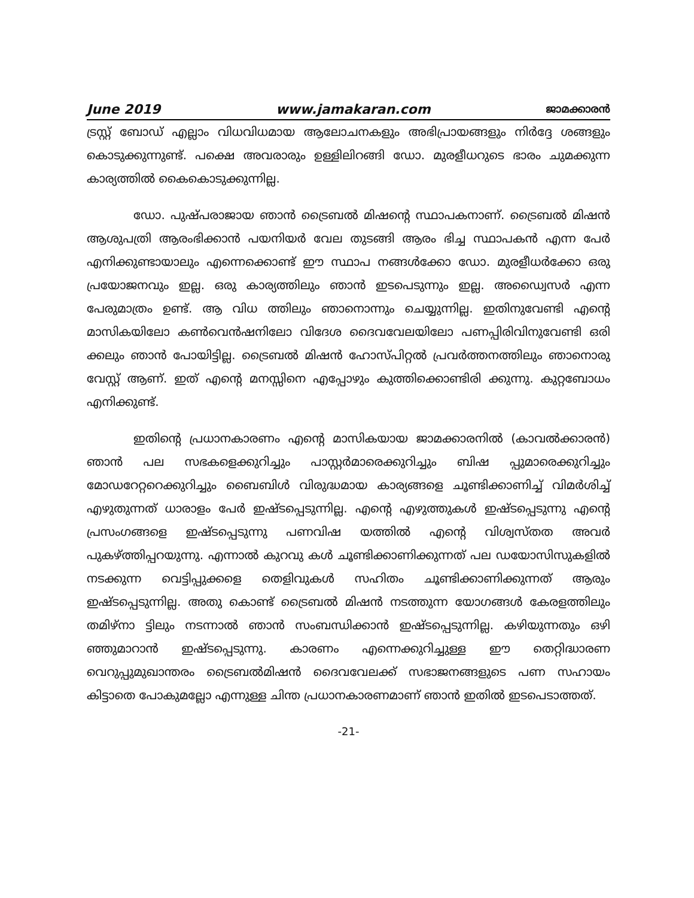June 2019 www.jamakaran.com ജാമക്കാരൻ
ട്രസ്റ്റ് ബോഡ് എല്ലാം വിധവിധമായ ആലോചനകളും അഭിപ്രായങ്ങളും നിർദ്ദേ ശങ്ങളും കൊടുക്കുന്നുണ്ട്. പക്ഷെ അവരാരും ഉള്ളിലിറങ്ങി ഡോ. മുരളീധറുടെ ഭാരം ചുമക്കുന്ന കാര്യത്തിൽ കൈകൊടുക്കുന്നില്ല.
ഡോ. പുഷ്പരാജായ ഞാൻ ട്രൈബൽ മിഷന്റെ സ്ഥാപകനാണ്. ട്രൈബൽ മിഷൻ ആശുപത്രി ആരംഭിക്കാൻ പയനിയർ വേല തുടങ്ങി ആരം ഭിച്ച സ്ഥാപകൻ എന്ന പേർ എനിക്കുണ്ടായാലും എന്നെക്കൊണ്ട് ഈ സ്ഥാപ നങ്ങൾക്കോ ഡോ. മുരളീധർക്കോ ഒരു പ്രയോജനവും ഇല്ല. ഒരു കാര്യത്തിലും ഞാൻ ഇടപെടുന്നും ഇല്ല. അഡ്വൈസർ എന്ന പേരുമാത്രം ഉണ്ട്. ആ വിധ ത്തിലും ഞാനൊന്നും ചെയ്യുന്നില്ല. ഇതിനുവേണ്ടി എന്റെ മാസികയിലോ കൺവെൻഷനിലോ വിദേശ ദൈവവേലയിലോ പണപ്പിരിവിനുവേണ്ടി ഒരി ക്കലും ഞാൻ പോയിട്ടില്ല. ട്രൈബൽ മിഷൻ ഹോസ്പിറ്റൽ പ്രവർത്തനത്തിലും ഞാനൊരു വേസ്റ്റ് ആണ്. ഇത് എന്റെ മനസ്സിനെ എപ്പോഴും കുത്തിക്കൊണ്ടിരി ക്കുന്നു. കുറ്റബോധം എനിക്കുണ്ട്.
ഇതിന്റെ പ്രധാനകാരണം എന്റെ മാസികയായ ജാമക്കാരനിൽ (കാവൽക്കാരൻ) ഞാൻ പല സഭകളെക്കുറിച്ചും പാസ്റ്റർമാരെക്കുറിച്ചും ബിഷ പ്പുമാരെക്കുറിച്ചും മോഡറേറ്ററെക്കുറിച്ചും ബൈബിൾ വിരുദ്ധമായ കാര്യങ്ങളെ ചൂണ്ടിക്കാണിച്ച് വിമർശിച്ച് എഴുതുന്നത് ധാരാളം പേർ ഇഷ്ടപ്പെടുന്നില്ല. എന്റെ എഴുത്തുകൾ ഇഷ്ടപ്പെടുന്നു എന്റെ പ്രസംഗങ്ങളെ ഇഷ്ടപ്പെടുന്നു പണവിഷ യത്തിൽ എന്റെ വിശ്വസ്തത അവർ പുകഴ്ത്തിപ്പറയുന്നു. എന്നാൽ കുറവു കൾ ചൂണ്ടിക്കാണിക്കുന്നത് പല ഡയോസിസുകളിൽ നടക്കുന്ന വെട്ടിപ്പുക്കളെ തെളിവുകൾ സഹിതം ചൂണ്ടിക്കാണിക്കുന്നത് ആരും ഇഷ്ടപ്പെടുന്നില്ല. അതു കൊണ്ട് ട്രൈബൽ മിഷൻ നടത്തുന്ന യോഗങ്ങൾ കേരളത്തിലും തമിഴ്നാ ട്ടിലും നടന്നാൽ ഞാൻ സംബന്ധിക്കാൻ ഇഷ്ടപ്പെടുന്നില്ല. കഴിയുന്നതും ഒഴി ഞ്ഞുമാറാൻ ഇഷ്ടപ്പെടുന്നു. കാരണം എന്നെക്കുറിച്ചുള്ള ഈ തെറ്റിദ്ധാരണ വെറുപ്പുമുഖാന്തരം ട്രൈബൽമിഷൻ ദൈവവേലക്ക് സഭാജനങ്ങളുടെ പണ സഹായം കിട്ടാതെ പോകുമല്ലോ എന്നുള്ള ചിന്ത പ്രധാനകാരണമാണ് ഞാൻ ഇതിൽ ഇടപെടാത്തത്.
-21-